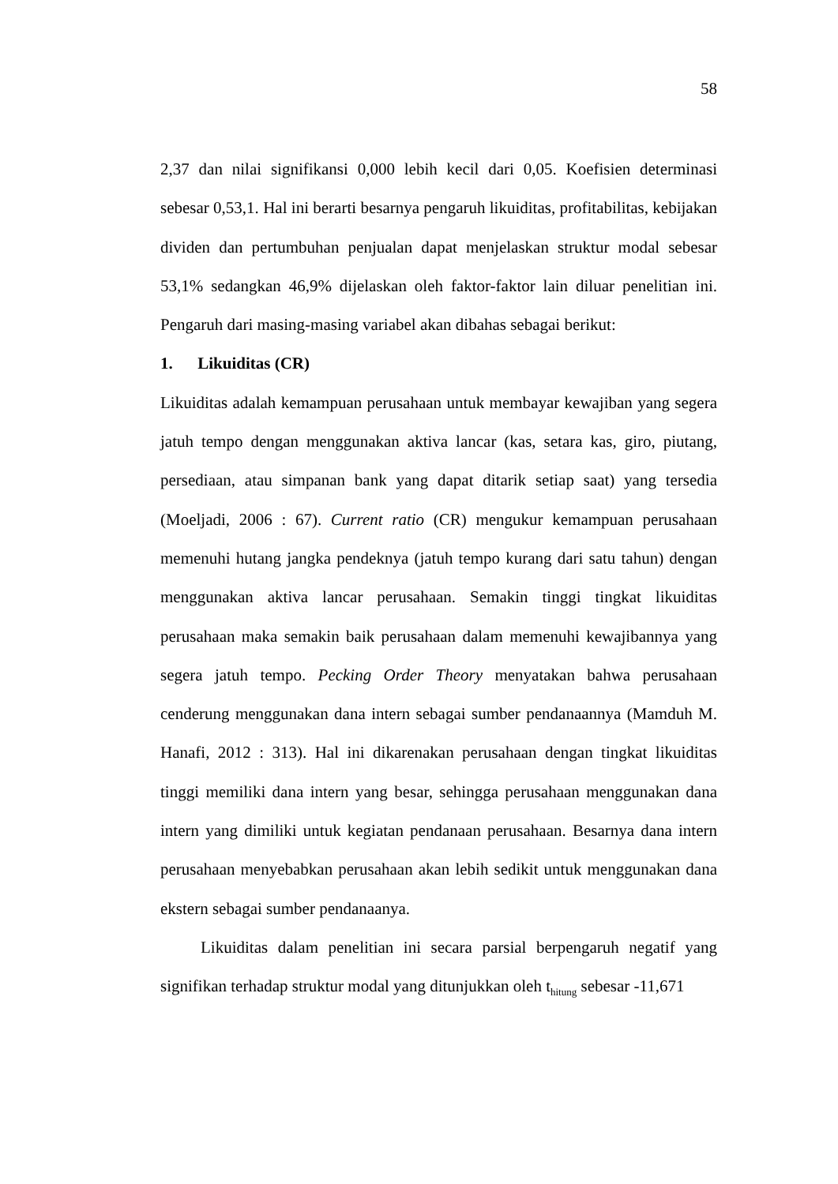58
2,37 dan nilai signifikansi 0,000 lebih kecil dari 0,05. Koefisien determinasi sebesar 0,53,1. Hal ini berarti besarnya pengaruh likuiditas, profitabilitas, kebijakan dividen dan pertumbuhan penjualan dapat menjelaskan struktur modal sebesar 53,1% sedangkan 46,9% dijelaskan oleh faktor-faktor lain diluar penelitian ini. Pengaruh dari masing-masing variabel akan dibahas sebagai berikut:
1. Likuiditas (CR)
Likuiditas adalah kemampuan perusahaan untuk membayar kewajiban yang segera jatuh tempo dengan menggunakan aktiva lancar (kas, setara kas, giro, piutang, persediaan, atau simpanan bank yang dapat ditarik setiap saat) yang tersedia (Moeljadi, 2006 : 67). Current ratio (CR) mengukur kemampuan perusahaan memenuhi hutang jangka pendeknya (jatuh tempo kurang dari satu tahun) dengan menggunakan aktiva lancar perusahaan. Semakin tinggi tingkat likuiditas perusahaan maka semakin baik perusahaan dalam memenuhi kewajibannya yang segera jatuh tempo. Pecking Order Theory menyatakan bahwa perusahaan cenderung menggunakan dana intern sebagai sumber pendanaannya (Mamduh M. Hanafi, 2012 : 313). Hal ini dikarenakan perusahaan dengan tingkat likuiditas tinggi memiliki dana intern yang besar, sehingga perusahaan menggunakan dana intern yang dimiliki untuk kegiatan pendanaan perusahaan. Besarnya dana intern perusahaan menyebabkan perusahaan akan lebih sedikit untuk menggunakan dana ekstern sebagai sumber pendanaanya.
Likuiditas dalam penelitian ini secara parsial berpengaruh negatif yang signifikan terhadap struktur modal yang ditunjukkan oleh t<sub>hitung</sub> sebesar -11,671